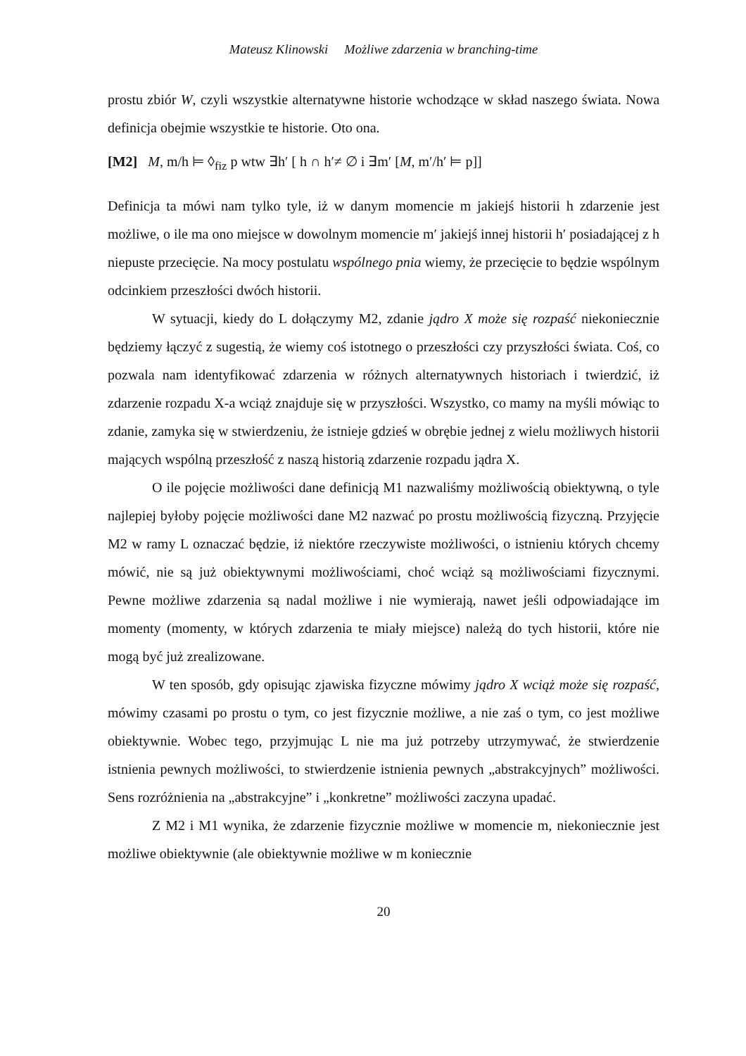Mateusz Klinowski Możliwe zdarzenia w branching-time
prostu zbiór W, czyli wszystkie alternatywne historie wchodzące w skład naszego świata. Nowa definicja obejmie wszystkie te historie. Oto ona.
[M2] M, m/h ⊨ ◊<sub>fiz</sub> p wtw ∃h′ [ h ∩ h′≠ ∅ i ∃m′ [M, m′/h′ ⊨ p]]
Definicja ta mówi nam tylko tyle, iż w danym momencie m jakiejś historii h zdarzenie jest możliwe, o ile ma ono miejsce w dowolnym momencie m′ jakiejś innej historii h′ posiadającej z h niepuste przecięcie. Na mocy postulatu wspólnego pnia wiemy, że przecięcie to będzie wspólnym odcinkiem przeszłości dwóch historii.
W sytuacji, kiedy do L dołączymy M2, zdanie jądro X może się rozpaść niekoniecznie będziemy łączyć z sugestią, że wiemy coś istotnego o przeszłości czy przyszłości świata. Coś, co pozwala nam identyfikować zdarzenia w różnych alternatywnych historiach i twierdzić, iż zdarzenie rozpadu X-a wciąż znajduje się w przyszłości. Wszystko, co mamy na myśli mówiąc to zdanie, zamyka się w stwierdzeniu, że istnieje gdzieś w obrębie jednej z wielu możliwych historii mających wspólną przeszłość z naszą historią zdarzenie rozpadu jądra X.
O ile pojęcie możliwości dane definicją M1 nazwaliśmy możliwością obiektywną, o tyle najlepiej byłoby pojęcie możliwości dane M2 nazwać po prostu możliwością fizyczną. Przyjęcie M2 w ramy L oznaczać będzie, iż niektóre rzeczywiste możliwości, o istnieniu których chcemy mówić, nie są już obiektywnymi możliwościami, choć wciąż są możliwościami fizycznymi. Pewne możliwe zdarzenia są nadal możliwe i nie wymierają, nawet jeśli odpowiadające im momenty (momenty, w których zdarzenia te miały miejsce) należą do tych historii, które nie mogą być już zrealizowane.
W ten sposób, gdy opisując zjawiska fizyczne mówimy jądro X wciąż może się rozpaść, mówimy czasami po prostu o tym, co jest fizycznie możliwe, a nie zaś o tym, co jest możliwe obiektywnie. Wobec tego, przyjmując L nie ma już potrzeby utrzymywać, że stwierdzenie istnienia pewnych możliwości, to stwierdzenie istnienia pewnych „abstrakcyjnych” możliwości. Sens rozróżnienia na „abstrakcyjne” i „konkretne” możliwości zaczyna upadać.
Z M2 i M1 wynika, że zdarzenie fizycznie możliwe w momencie m, niekoniecznie jest możliwe obiektywnie (ale obiektywnie możliwe w m koniecznie
20